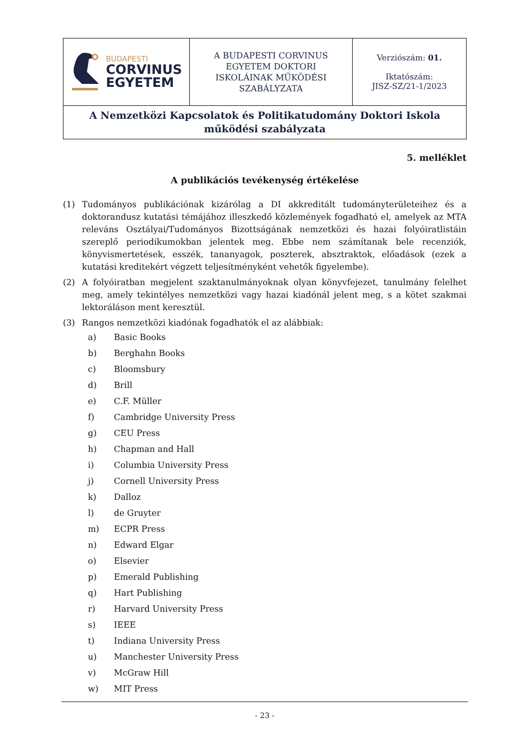| BUDAPESTI CORVINUS EGYETEM | A BUDAPESTI CORVINUS EGYETEM DOKTORI ISKOLÁINAK MŰKÖDÉSI SZABÁLYZATA | Verziószám: 01. Iktatószám: JISZ-SZ/21-1/2023 |
| A Nemzetközi Kapcsolatok és Politikatudomány Doktori Iskola működési szabályzata | | |
5. melléklet
A publikációs tevékenység értékelése
(1) Tudományos publikációnak kizárólag a DI akkreditált tudományterületeihez és a doktorandusz kutatási témájához illeszkedő közlemények fogadható el, amelyek az MTA releváns Osztályai/Tudományos Bizottságának nemzetközi és hazai folyóiratlistáin szereplő periodikumokban jelentek meg. Ebbe nem számítanak bele recenziók, könyvismertetések, esszék, tananyagok, poszterek, absztraktok, előadások (ezek a kutatási kreditekért végzett teljesítményként vehetők figyelembe).
(2) A folyóiratban megjelent szaktanulmányoknak olyan könyvfejezet, tanulmány felelhet meg, amely tekintélyes nemzetközi vagy hazai kiadónál jelent meg, s a kötet szakmai lektoráláson ment keresztül.
(3) Rangos nemzetközi kiadónak fogadhatók el az alábbiak:
a) Basic Books
b) Berghahn Books
c) Bloomsbury
d) Brill
e) C.F. Müller
f) Cambridge University Press
g) CEU Press
h) Chapman and Hall
i) Columbia University Press
j) Cornell University Press
k) Dalloz
l) de Gruyter
m) ECPR Press
n) Edward Elgar
o) Elsevier
p) Emerald Publishing
q) Hart Publishing
r) Harvard University Press
s) IEEE
t) Indiana University Press
u) Manchester University Press
v) McGraw Hill
w) MIT Press
- 23 -